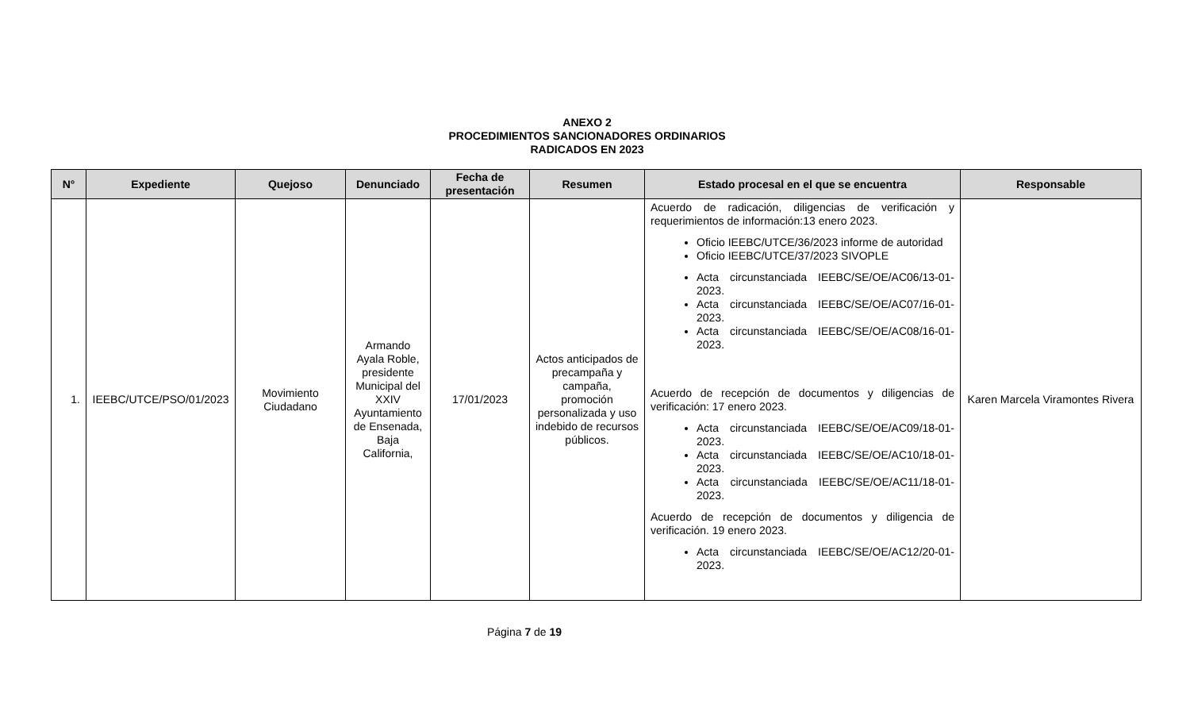ANEXO 2
PROCEDIMIENTOS SANCIONADORES ORDINARIOS
RADICADOS EN 2023
| N° | Expediente | Quejoso | Denunciado | Fecha de presentación | Resumen | Estado procesal en el que se encuentra | Responsable |
| --- | --- | --- | --- | --- | --- | --- | --- |
| 1. | IEEBC/UTCE/PSO/01/2023 | Movimiento Ciudadano | Armando Ayala Roble, presidente Municipal del XXIV Ayuntamiento de Ensenada, Baja California, | 17/01/2023 | Actos anticipados de precampaña y campaña, promoción personalizada y uso indebido de recursos públicos. | Acuerdo de radicación, diligencias de verificación y requerimientos de información:13 enero 2023. Oficio IEEBC/UTCE/36/2023 informe de autoridad Oficio IEEBC/UTCE/37/2023 SIVOPLE Acta circunstanciada IEEBC/SE/OE/AC06/13-01-2023. Acta circunstanciada IEEBC/SE/OE/AC07/16-01-2023. Acta circunstanciada IEEBC/SE/OE/AC08/16-01-2023. Acuerdo de recepción de documentos y diligencias de verificación: 17 enero 2023. Acta circunstanciada IEEBC/SE/OE/AC09/18-01-2023. Acta circunstanciada IEEBC/SE/OE/AC10/18-01-2023. Acta circunstanciada IEEBC/SE/OE/AC11/18-01-2023. Acuerdo de recepción de documentos y diligencia de verificación. 19 enero 2023. Acta circunstanciada IEEBC/SE/OE/AC12/20-01-2023. | Karen Marcela Viramontes Rivera |
Página 7 de 19